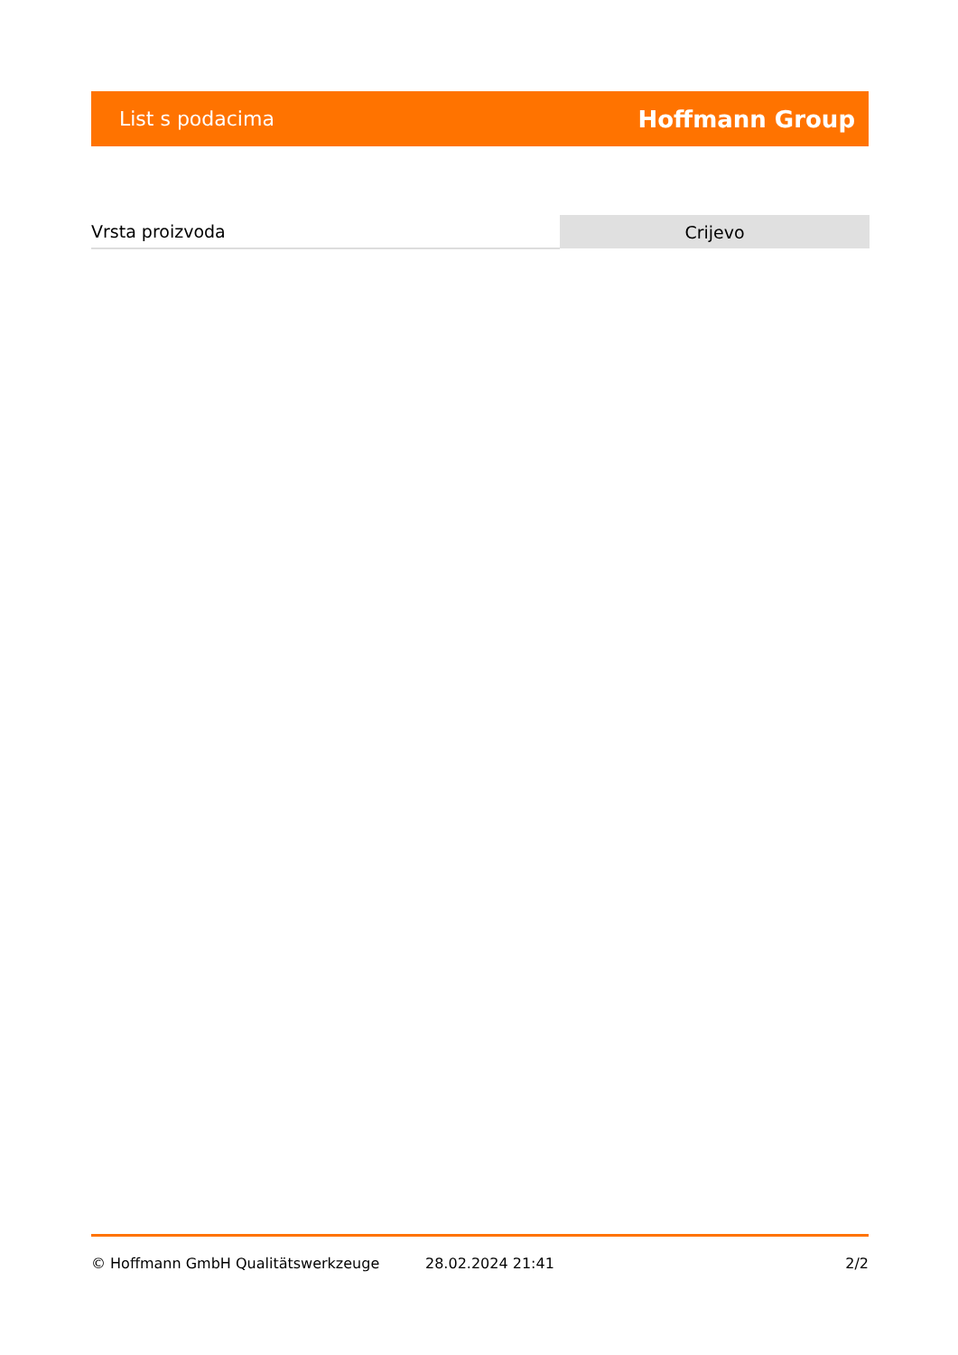List s podacima Hoffmann Group
| Vrsta proizvoda | Crijevo |
© Hoffmann GmbH Qualitätswerkzeuge 28.02.2024 21:41 2/2